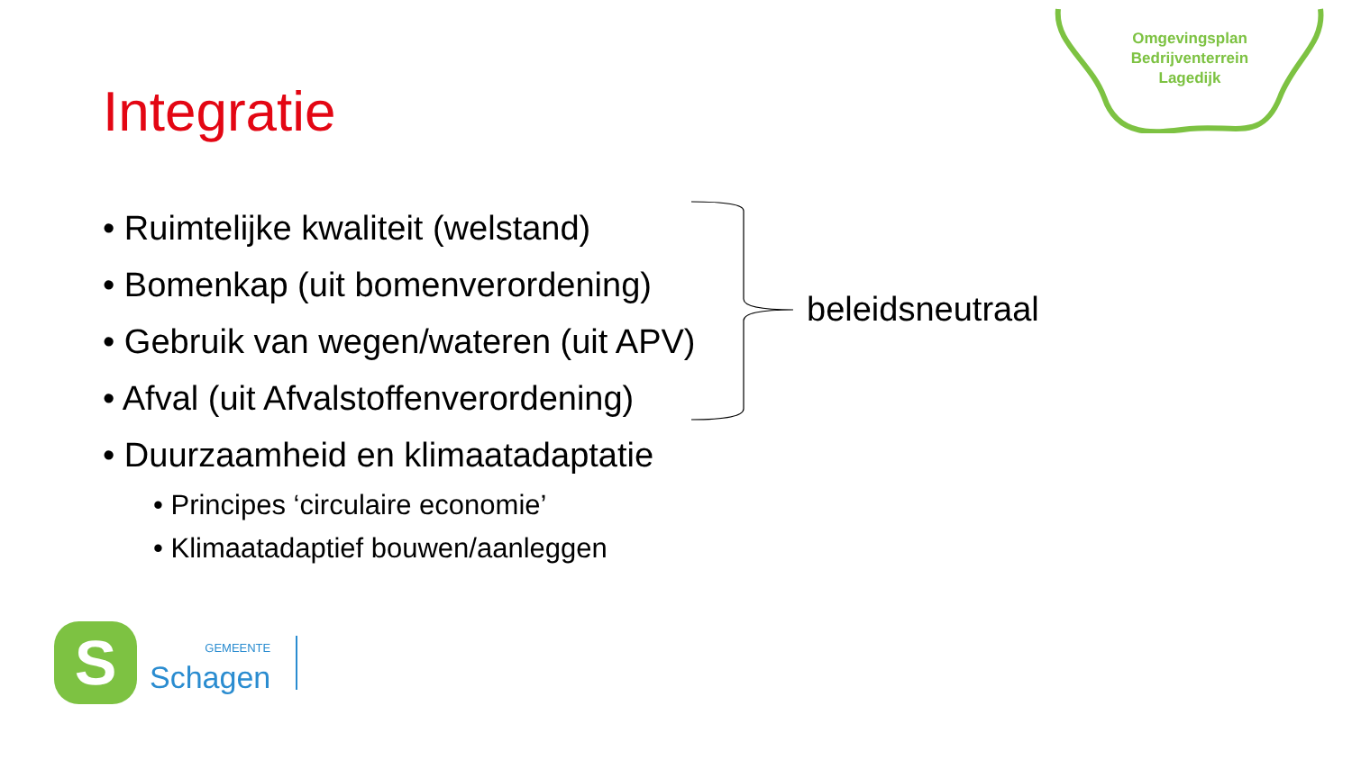Omgevingsplan
Bedrijventerrein
Lagedijk
Integratie
• Ruimtelijke kwaliteit (welstand)
• Bomenkap (uit bomenverordening)
• Gebruik van wegen/wateren (uit APV)
• Afval (uit Afvalstoffenverordening)
• Duurzaamheid en klimaatadaptatie
• Principes ‘circulaire economie’
• Klimaatadaptief bouwen/aanleggen
beleidsneutraal
S
GEMEENTE
Schagen